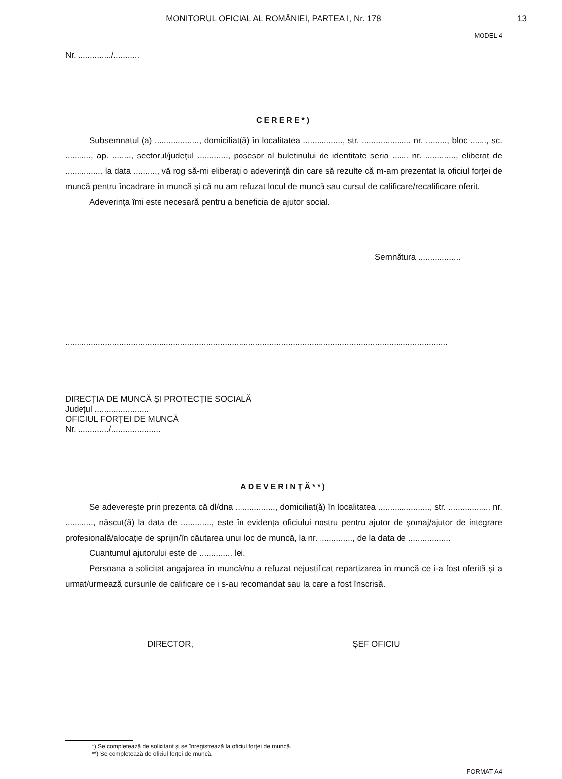MONITORUL OFICIAL AL ROMÂNIEI, PARTEA I, Nr. 178
13
MODEL 4
Nr. ............../...........
CERERE*)
Subsemnatul (a) ..................., domiciliat(ă) în localitatea ................., str. ..................... nr. ........., bloc ......., sc. ..........., ap. ........, sectorul/județul ............., posesor al buletinului de identitate seria ....... nr. ............., eliberat de ................ la data .........., vă rog să-mi eliberați o adeverință din care să rezulte că m-am prezentat la oficiul forței de muncă pentru încadrare în muncă și că nu am refuzat locul de muncă sau cursul de calificare/recalificare oferit.
Adeverința îmi este necesară pentru a beneficia de ajutor social.
Semnătura ..................
...................................................................................................................................................................
DIRECȚIA DE MUNCĂ ȘI PROTECȚIE SOCIALĂ
Județul .......................
OFICIUL FORȚEI DE MUNCĂ
Nr. ............./.....................
ADEVERINȚĂ**)
Se adeverește prin prezenta că dl/dna ................., domiciliat(ă) în localitatea ......................, str. .................. nr. ............, născut(ă) la data de ............., este în evidența oficiului nostru pentru ajutor de șomaj/ajutor de integrare profesională/alocație de sprijin/în căutarea unui loc de muncă, la nr. .............., de la data de ..................
Cuantumul ajutorului este de .............. lei.
Persoana a solicitat angajarea în muncă/nu a refuzat nejustificat repartizarea în muncă ce i-a fost oferită și a urmat/urmează cursurile de calificare ce i s-au recomandat sau la care a fost înscrisă.
DIRECTOR, ȘEF OFICIU,
*) Se completează de solicitant și se înregistrează la oficiul forței de muncă.
**) Se completează de oficiul forței de muncă.
FORMAT A4